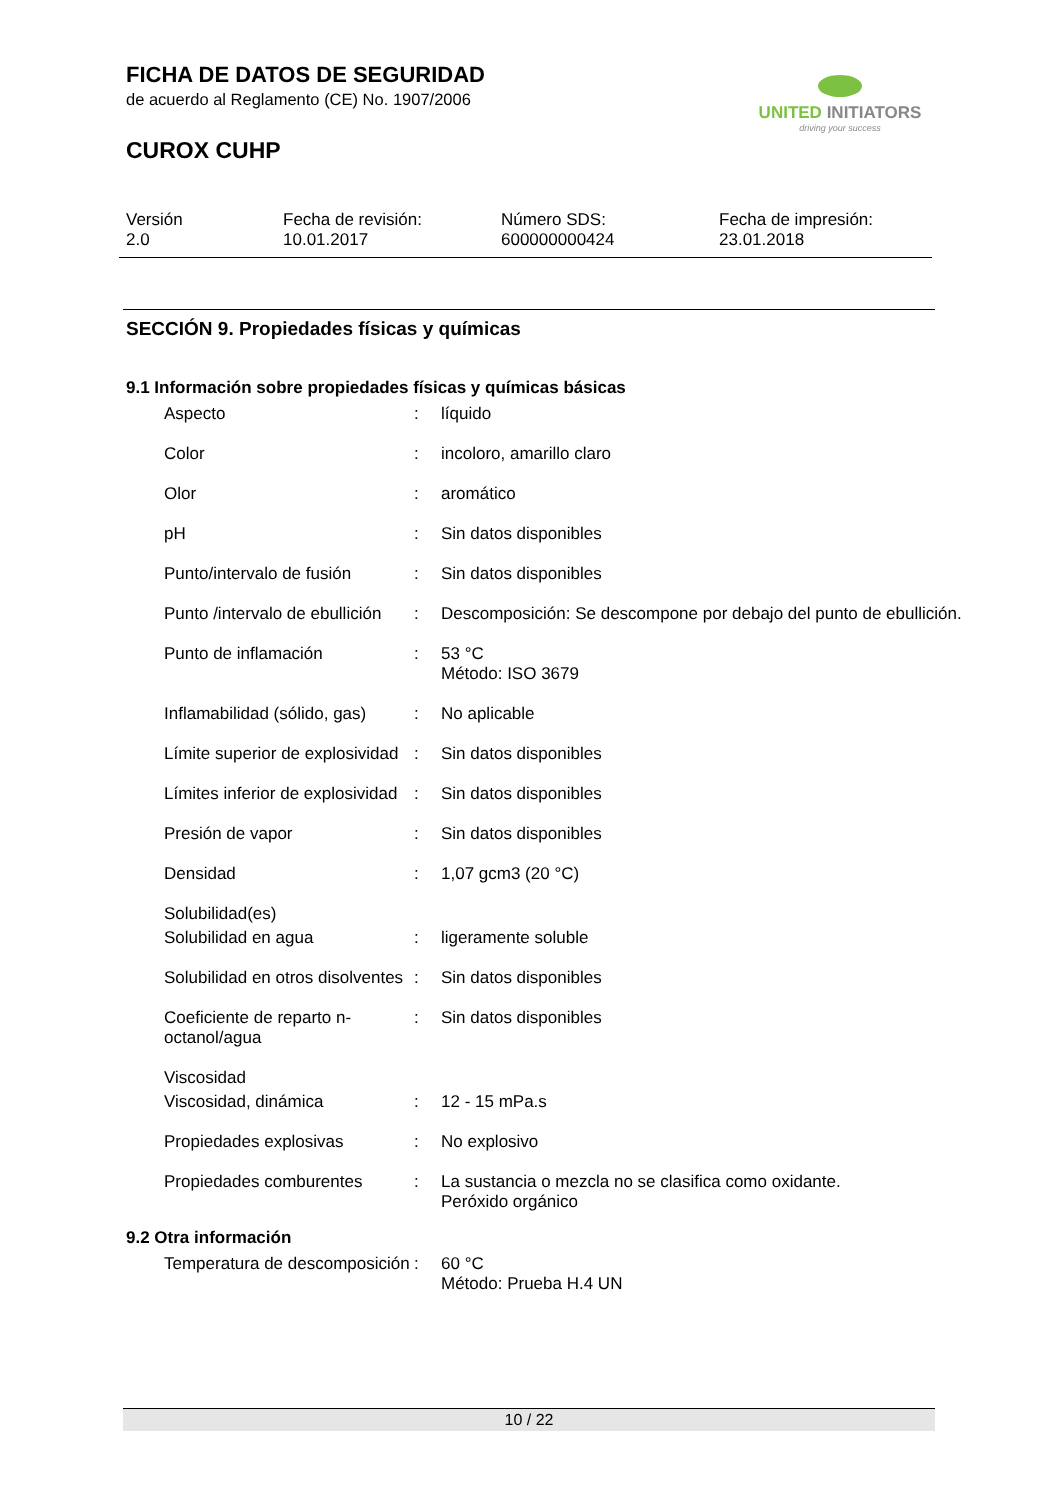FICHA DE DATOS DE SEGURIDAD
de acuerdo al Reglamento (CE) No. 1907/2006
CUROX CUHP
UNITED INITIATORS
driving your success
| Versión 2.0 | Fecha de revisión: 10.01.2017 | Número SDS: 600000000424 | Fecha de impresión: 23.01.2018 |
SECCIÓN 9. Propiedades físicas y químicas
9.1 Información sobre propiedades físicas y químicas básicas
| Aspecto | : | líquido |
| Color | : | incoloro, amarillo claro |
| Olor | : | aromático |
| pH | : | Sin datos disponibles |
| Punto/intervalo de fusión | : | Sin datos disponibles |
| Punto /intervalo de ebullición | : | Descomposición: Se descompone por debajo del punto de ebullición. |
| Punto de inflamación | : | 53 °C Método: ISO 3679 |
| Inflamabilidad (sólido, gas) | : | No aplicable |
| Límite superior de explosividad | : | Sin datos disponibles |
| Límites inferior de explosividad | : | Sin datos disponibles |
| Presión de vapor | : | Sin datos disponibles |
| Densidad | : | 1,07 gcm3 (20 °C) |
| Solubilidad(es) | | |
| Solubilidad en agua | : | ligeramente soluble |
| Solubilidad en otros disolventes | : | Sin datos disponibles |
| Coeficiente de reparto n-octanol/agua | : | Sin datos disponibles |
| Viscosidad | | |
| Viscosidad, dinámica | : | 12 - 15 mPa.s |
| Propiedades explosivas | : | No explosivo |
| Propiedades comburentes | : | La sustancia o mezcla no se clasifica como oxidante. Peróxido orgánico |
9.2 Otra información
| Temperatura de descomposición | : | 60 °C Método: Prueba H.4 UN |
10 / 22